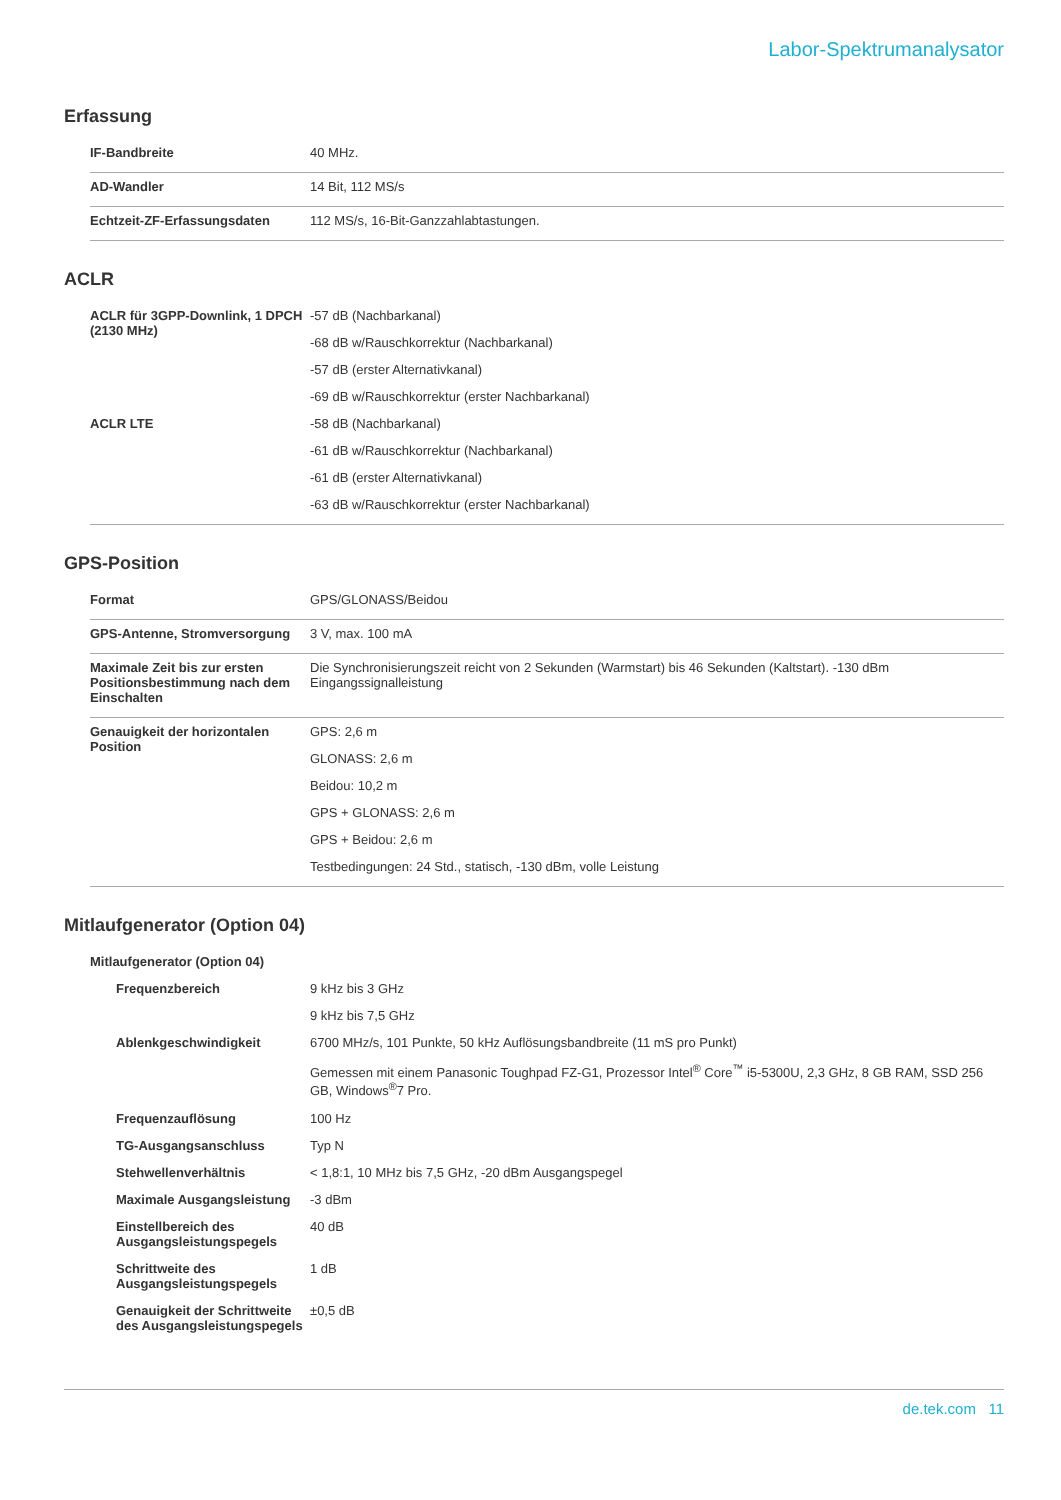Labor-Spektrumanalysator
Erfassung
| IF-Bandbreite | 40 MHz. |
| AD-Wandler | 14 Bit, 112 MS/s |
| Echtzeit-ZF-Erfassungsdaten | 112 MS/s, 16-Bit-Ganzzahlabtastungen. |
ACLR
| ACLR für 3GPP-Downlink, 1 DPCH (2130 MHz) | -57 dB (Nachbarkanal) -68 dB w/Rauschkorrektur (Nachbarkanal) -57 dB (erster Alternativkanal) -69 dB w/Rauschkorrektur (erster Nachbarkanal) |
| ACLR LTE | -58 dB (Nachbarkanal) -61 dB w/Rauschkorrektur (Nachbarkanal) -61 dB (erster Alternativkanal) -63 dB w/Rauschkorrektur (erster Nachbarkanal) |
GPS-Position
| Format | GPS/GLONASS/Beidou |
| GPS-Antenne, Stromversorgung | 3 V, max. 100 mA |
| Maximale Zeit bis zur ersten Positionsbestimmung nach dem Einschalten | Die Synchronisierungszeit reicht von 2 Sekunden (Warmstart) bis 46 Sekunden (Kaltstart). -130 dBm Eingangssignalleistung |
| Genauigkeit der horizontalen Position | GPS: 2,6 m GLONASS: 2,6 m Beidou: 10,2 m GPS + GLONASS: 2,6 m GPS + Beidou: 2,6 m Testbedingungen: 24 Std., statisch, -130 dBm, volle Leistung |
Mitlaufgenerator (Option 04)
| Mitlaufgenerator (Option 04) | |
| Frequenzbereich | 9 kHz bis 3 GHz 9 kHz bis 7,5 GHz |
| Ablenkgeschwindigkeit | 6700 MHz/s, 101 Punkte, 50 kHz Auflösungsbandbreite (11 mS pro Punkt) Gemessen mit einem Panasonic Toughpad FZ-G1, Prozessor Intel<sup>®</sup> Core<sup>™</sup> i5-5300U, 2,3 GHz, 8 GB RAM, SSD 256 GB, Windows<sup>®</sup>7 Pro. |
| Frequenzauflösung | 100 Hz |
| TG-Ausgangsanschluss | Typ N |
| Stehwellenverhältnis | < 1,8:1, 10 MHz bis 7,5 GHz, -20 dBm Ausgangspegel |
| Maximale Ausgangsleistung | -3 dBm |
| Einstellbereich des Ausgangsleistungspegels | 40 dB |
| Schrittweite des Ausgangsleistungspegels | 1 dB |
| Genauigkeit der Schrittweite des Ausgangsleistungspegels | ±0,5 dB |
de.tek.com 11